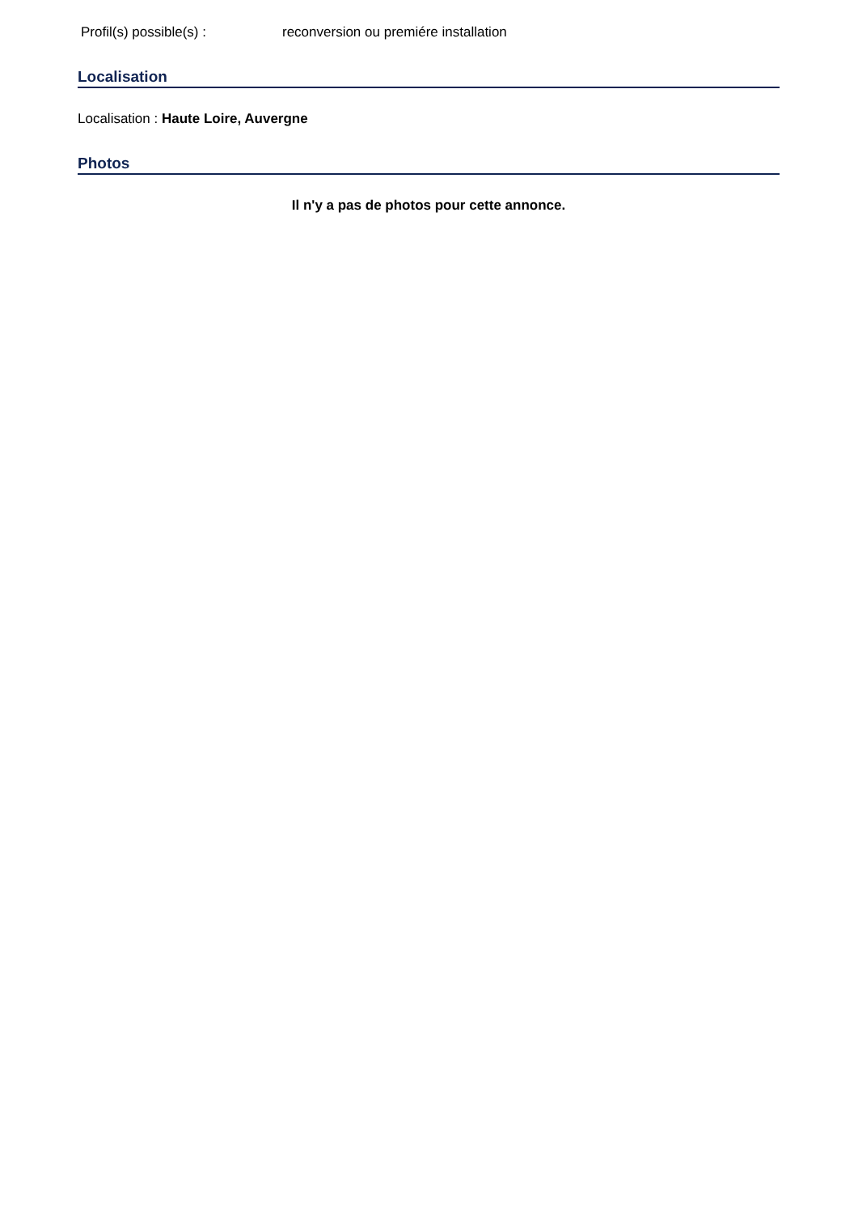Profil(s) possible(s) : reconversion ou premiére installation
Localisation
Localisation : Haute Loire, Auvergne
Photos
Il n'y a pas de photos pour cette annonce.